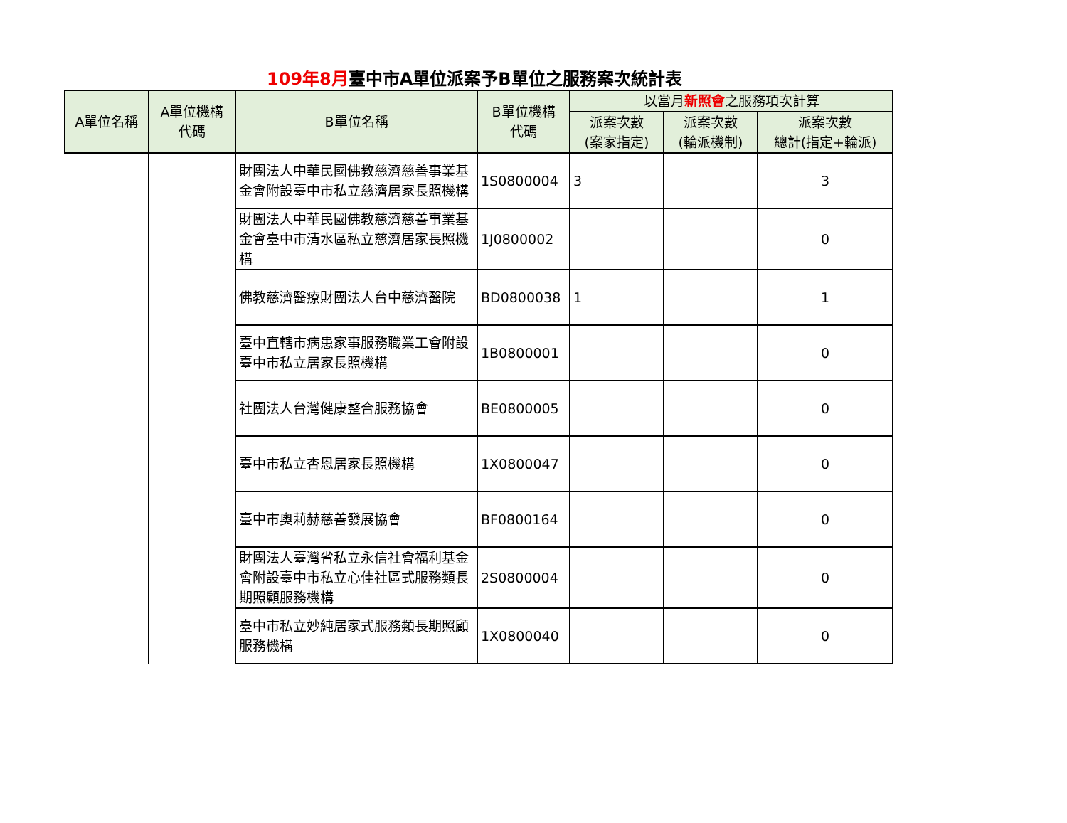109年8月臺中市A單位派案予B單位之服務案次統計表
| A單位名稱 | A單位機構 代碼 | B單位名稱 | B單位機構 代碼 | 以當月 新照會 之服務項次計算 | | |
| --- | --- | --- | --- | --- | --- | --- |
| | | | | 派案次數 (案家指定) | 派案次數 (輪派機制) | 派案次數 總計(指定+輪派) |
| | | 財團法人中華民國佛教慈濟慈善事業基金會附設臺中市私立慈濟居家長照機構 | 1S0800004 | 3 | | 3 |
| | | 財團法人中華民國佛教慈濟慈善事業基金會臺中市清水區私立慈濟居家長照機構 | 1J0800002 | | | 0 |
| | | 佛教慈濟醫療財團法人台中慈濟醫院 | BD0800038 | 1 | | 1 |
| | | 臺中直轄市病患家事服務職業工會附設臺中市私立居家長照機構 | 1B0800001 | | | 0 |
| | | 社團法人台灣健康整合服務協會 | BE0800005 | | | 0 |
| | | 臺中市私立杏恩居家長照機構 | 1X0800047 | | | 0 |
| | | 臺中市奧莉赫慈善發展協會 | BF0800164 | | | 0 |
| | | 財團法人臺灣省私立永信社會福利基金會附設臺中市私立心佳社區式服務類長期照顧服務機構 | 2S0800004 | | | 0 |
| | | 臺中市私立妙純居家式服務類長期照顧服務機構 | 1X0800040 | | | 0 |